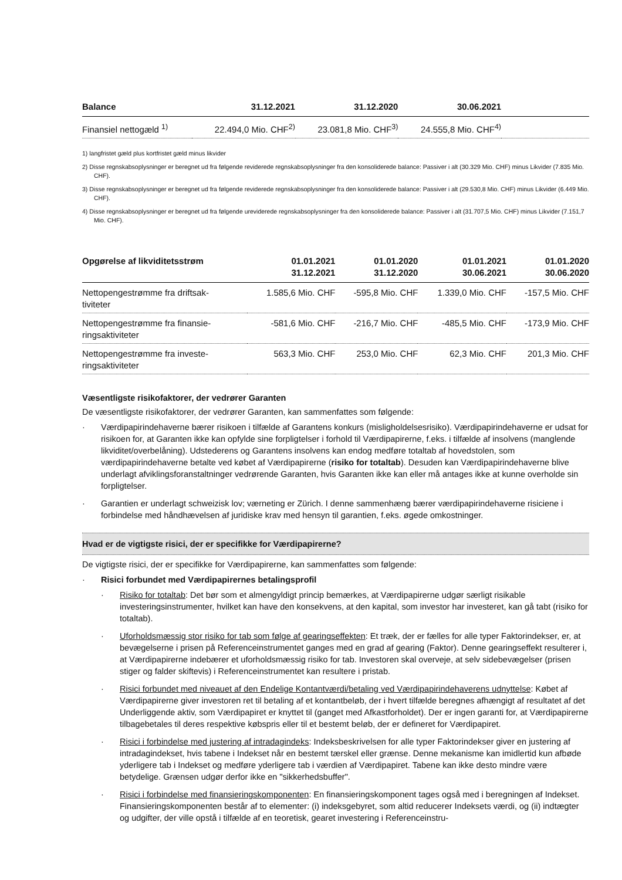| Balance | 31.12.2021 | 31.12.2020 | 30.06.2021 | |
| --- | --- | --- | --- | --- |
| Finansiel nettogæld <sup>1)</sup> | 22.494,0 Mio. CHF<sup>2)</sup> | 23.081,8 Mio. CHF<sup>3)</sup> | 24.555,8 Mio. CHF<sup>4)</sup> | |
1) langfristet gæld plus kortfristet gæld minus likvider
2) Disse regnskabsoplysninger er beregnet ud fra følgende reviderede regnskabsoplysninger fra den konsoliderede balance: Passiver i alt (30.329 Mio. CHF) minus Likvider (7.835 Mio. CHF).
3) Disse regnskabsoplysninger er beregnet ud fra følgende reviderede regnskabsoplysninger fra den konsoliderede balance: Passiver i alt (29.530,8 Mio. CHF) minus Likvider (6.449 Mio. CHF).
4) Disse regnskabsoplysninger er beregnet ud fra følgende ureviderede regnskabsoplysninger fra den konsoliderede balance: Passiver i alt (31.707,5 Mio. CHF) minus Likvider (7.151,7 Mio. CHF).
| Opgørelse af likviditetsstrøm | 01.01.2021 31.12.2021 | 01.01.2020 31.12.2020 | 01.01.2021 30.06.2021 | 01.01.2020 30.06.2020 |
| --- | --- | --- | --- | --- |
| Nettopengestrømme fra driftsak- tiviteter | 1.585,6 Mio. CHF | -595,8 Mio. CHF | 1.339,0 Mio. CHF | -157,5 Mio. CHF |
| Nettopengestrømme fra finansie- ringsaktiviteter | -581,6 Mio. CHF | -216,7 Mio. CHF | -485,5 Mio. CHF | -173,9 Mio. CHF |
| Nettopengestrømme fra investe- ringsaktiviteter | 563,3 Mio. CHF | 253,0 Mio. CHF | 62,3 Mio. CHF | 201,3 Mio. CHF |
Væsentligste risikofaktorer, der vedrører Garanten
De væsentligste risikofaktorer, der vedrører Garanten, kan sammenfattes som følgende:
· Værdipapirindehaverne bærer risikoen i tilfælde af Garantens konkurs (misligholdelsesrisiko). Værdipapirindehaverne er udsat for risikoen for, at Garanten ikke kan opfylde sine forpligtelser i forhold til Værdipapirerne, f.eks. i tilfælde af insolvens (manglende likviditet/overbelåning). Udstederens og Garantens insolvens kan endog medføre totaltab af hovedstolen, som værdipapirindehaverne betalte ved købet af Værdipapirerne (risiko for totaltab). Desuden kan Værdipapirindehaverne blive underlagt afviklingsforanstaltninger vedrørende Garanten, hvis Garanten ikke kan eller må antages ikke at kunne overholde sin forpligtelser.
· Garantien er underlagt schweizisk lov; værneting er Zürich. I denne sammenhæng bærer værdipapirindehaverne risiciene i forbindelse med håndhævelsen af juridiske krav med hensyn til garantien, f.eks. øgede omkostninger.
Hvad er de vigtigste risici, der er specifikke for Værdipapirerne?
De vigtigste risici, der er specifikke for Værdipapirerne, kan sammenfattes som følgende:
· Risici forbundet med Værdipapirernes betalingsprofil
· Risiko for totaltab: Det bør som et almengyldigt princip bemærkes, at Værdipapirerne udgør særligt risikable investeringsinstrumenter, hvilket kan have den konsekvens, at den kapital, som investor har investeret, kan gå tabt (risiko for totaltab).
· Uforholdsmæssig stor risiko for tab som følge af gearingseffekten: Et træk, der er fælles for alle typer Faktorindekser, er, at bevægelserne i prisen på Referenceinstrumentet ganges med en grad af gearing (Faktor). Denne gearingseffekt resulterer i, at Værdipapirerne indebærer et uforholdsmæssig risiko for tab. Investoren skal overveje, at selv sidebevægelser (prisen stiger og falder skiftevis) i Referenceinstrumentet kan resultere i pristab.
· Risici forbundet med niveauet af den Endelige Kontantværdi/betaling ved Værdipapirindehaverens udnyttelse: Købet af Værdipapirerne giver investoren ret til betaling af et kontantbeløb, der i hvert tilfælde beregnes afhængigt af resultatet af det Underliggende aktiv, som Værdipapiret er knyttet til (ganget med Afkastforholdet). Der er ingen garanti for, at Værdipapirerne tilbagebetales til deres respektive købspris eller til et bestemt beløb, der er defineret for Værdipapiret.
· Risici i forbindelse med justering af intradagindeks: Indeksbeskrivelsen for alle typer Faktorindekser giver en justering af intradagindekset, hvis tabene i Indekset når en bestemt tærskel eller grænse. Denne mekanisme kan imidlertid kun afbøde yderligere tab i Indekset og medføre yderligere tab i værdien af Værdipapiret. Tabene kan ikke desto mindre være betydelige. Grænsen udgør derfor ikke en "sikkerhedsbuffer".
· Risici i forbindelse med finansieringskomponenten: En finansieringskomponent tages også med i beregningen af Indekset. Finansieringskomponenten består af to elementer: (i) indeksgebyret, som altid reducerer Indeksets værdi, og (ii) indtægter og udgifter, der ville opstå i tilfælde af en teoretisk, gearet investering i Referenceinstru-